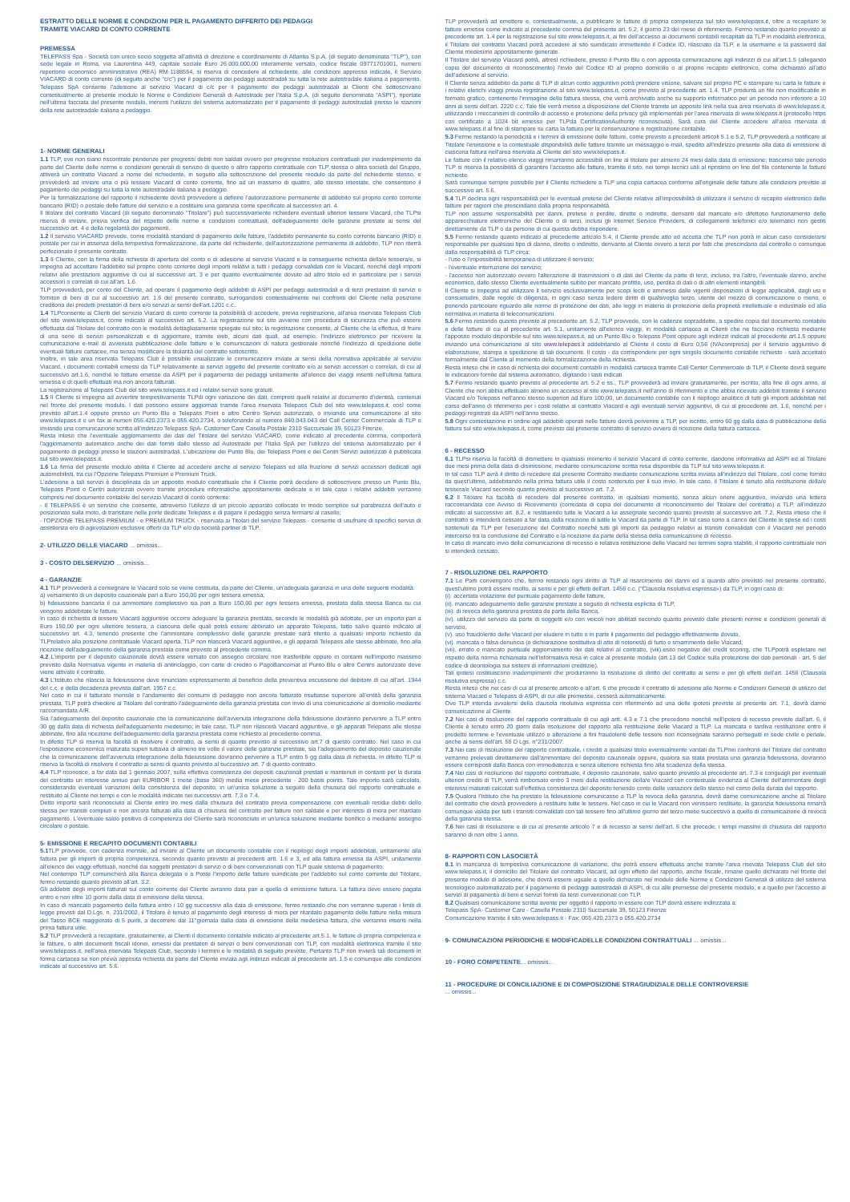ESTRATTO DELLE NORME E CONDIZIONI PER IL PAGAMENTO DIFFERITO DEI PEDAGGI
TRAMITE VIACARD DI CONTO CORRENTE
PREMESSA
TELEPASS Spa - Società con unico socio soggetta all'attività di direzione e coordinamento di Atlantia S.p.A. (di seguito denominata “TLP”), con sede legale in Roma, via Laurentina 449, capitale sociale Euro 26.000.000,00 interamente versato, codice fiscale 09771701001, numero repertorio economico amministrativo (REA) RM-1188554, si riserva di concedere al richiedente, alle condizioni appresso indicate, il Servizio VIACARD di conto corrente (di seguito anche “c/c”) per il pagamento dei pedaggi autostradali su tutta la rete autostradale italiana a pagamento. Telepass SpA consente l'adesione al servizio Viacard di c/c per il pagamento dei pedaggi autostradali ai Clienti che sottoscrivano contestualmente al presente modulo le Norme e Condizioni Generali di Autostrade per l'Italia S.p.A. (di seguito denominata “ASPI”), riportate nell'ultima facciata del presente modulo, inerenti l'utilizzo del sistema automatizzato per il pagamento di pedaggi autostradali presso le stazioni della rete autostradale italiana a pedaggio.
1- NORME GENERALI
1.1 TLP, ove non siano riscontrate pendenze per pregressi debiti non saldati ovvero per pregresse risoluzioni contrattuali per inadempimento da parte del Cliente delle norme e condizioni generali di servizio di questo o altro rapporto contrattuale con TLP stessa o altra società del Gruppo, attiverà un contratto Viacard a nome del richiedente, in seguito alla sottoscrizione del presente modulo da parte del richiedente stesso, e provvederà ad inviare una o più tessere Viacard di conto corrente, fino ad un massimo di quattro, allo stesso intestate, che consentono il pagamento dei pedaggi su tutta la rete autostradale italiana a pedaggio.
Per la formalizzazione del rapporto il richiedente dovrà provvedere a definire l'autorizzazione permanente di addebito sul proprio conto corrente bancario (RID) o postale delle fatture del servizio e a costituire una garanzia come specificato al successivo art. 4.
Il titolare del contratto Viacard (di seguito denominato “Titolare”) può successivamente richiedere eventuali ulteriori tessere Viacard, che TLPsi riserva di inviare, previa verifica del rispetto delle norme e condizioni contrattuali, dell'adeguamento delle garanzie prestate ai sensi del successivo art. 4 e della regolarità dei pagamenti.
1.2 Il servizio VIACARD prevede, come modalità standard di pagamento delle fatture, l'addebito permanente su conto corrente bancario (RID) o postale per cui in assenza della tempestiva formalizzazione, da parte del richiedente, dell'autorizzazione permanente di addebito, TLP non riterrà perfezionato il presente contratto.
1.3 Il Cliente, con la firma della richiesta di apertura del conto e di adesione al servizio Viacard e la conseguente richiesta della/e tessera/e, si impegna ad accettare l'addebito sul proprio conto corrente degli importi relativi a tutti i pedaggi convalidati con le Viacard, nonché degli importi relativi alle prestazioni aggiuntive di cui al successivo art. 3 e per quanto eventualmente dovuto ad altro titolo ed in particolare per i servizi accessori o correlati di cui all'art. 1.6.
TLP provvederà, per conto del Cliente, ad operare il pagamento degli addebiti di ASPI per pedaggi autostradali e di terzi prestatori di servizi o fornitori di beni di cui al successivo art. 1.6 del presente contratto, surrogandosi contestualmente nei confronti del Cliente nella posizione creditoria dei predetti prestatori di beni e/o servizi ai sensi dell'art.1201 c.c..
1.4 TLPconsente ai Clienti del servizio Viacard di conto corrente la possibilità di accedere, previa registrazione, all'area riservata Telepass Club del sito www.telepass.it, come indicato al successivo art. 5.2. La registrazione sul sito avviene con procedura di sicurezza che può essere effettuata dal Titolare del contratto con le modalità dettagliatamente spiegate sul sito; la registrazione consente, al Cliente che la effettua, di fruire di una serie di servizi personalizzati e di aggiornare, tramite web, alcuni dati quali, ad esempio, l'indirizzo elettronico per ricevere la comunicazione e-mail di avvenuta pubblicazione delle fatture e le comunicazioni di natura gestionale nonché l'indirizzo di spedizione delle eventuali fatture cartacee, ma senza modificare la titolarità del contratto sottoscritto.
Inoltre, in tale area riservata Telepass Club è possibile visualizzare le comunicazioni inviate ai sensi della normativa applicabile al servizio Viacard, i documenti contabili emessi da TLP relativamente ai servizi oggetto del presente contratto e/o ai servizi accessori o correlati, di cui al successivo art.1.6, nonché le fatture emesse da ASPI per il pagamento dei pedaggi unitamente all'elenco dei viaggi inseriti nell'ultima fattura emessa e di quelli effettuati ma non ancora fatturati.
La registrazione al Telepass Club del sito www.telepass.it ed i relativi servizi sono gratuiti.
1.5 Il Cliente si impegna ad avvertire tempestivamente TLPdi ogni variazione dei dati, compresi quelli relativi al documento d'identità, contenuti nel fronte del presente modulo. I dati possono essere aggiornati tramite l'area riservata Telepass Club del sito www.telepass.it, così come previsto all'art.1.4 oppure presso un Punto Blu o Telepass Point o altro Centro Servizi autorizzato, o inviando una comunicazione al sito www.telepass.it o un fax ai numeri 055.420.2373 e 055.420.2734, o telefonando al numero 840.043.043 del Call Center Commerciale di TLP o inviando una comunicazione scritta all'indirizzo Telepass SpA- Customer Care Casella Postale 2310 Succursale 39, 50123 Firenze.
Resta inteso che l'eventuale aggiornamento dei dati del Titolare del servizio VIACARD, come indicato al precedente comma, comporterà l'aggiornamento automatico anche dei dati forniti dallo stesso ad Autostrade per l'Italia SpA per l'utilizzo del sistema automatizzato per il pagamento di pedaggi presso le stazioni autostradali. L'ubicazione dei Punto Blu, dei Telepass Point e dei Centri Servizi autorizzati è pubblicata sul sito www.telepass.it.
1.6 La firma del presente modulo abilita il Cliente ad accedere anche al servizio Telepass ed alla fruizione di servizi accessori dedicati agli automobilisti, tra cui l'Opzione Telepass Premium e Premium Truck.
L'adesione a tali servizi è disciplinata da un apposito modulo contrattuale che il Cliente potrà decidere di sottoscrivere presso un Punto Blu, Telepass Point o Centri autorizzati ovvero tramite procedure informatiche appositamente dedicate e in tale caso i relativi addebiti verranno compresi nel documento contabile del servizio Viacard di conto corrente:
- Il TELEPASS è un servizio che consente, attraverso l'utilizzo di un piccolo apparato collocato in modo semplice sul parabrezza dell'auto o posizionato sulla moto, di transitare nelle porte dedicate Telepass e di pagare il pedaggio senza fermarsi al casello;
- l'OPZIONE TELEPASS PREMIUM - e PREMIUM TRUCK - riservata ai Titolari del servizio Telepass - consente di usufruire di specifici servizi di assistenza e/o di agevolazioni esclusive offerti da TLP e/o da società partner di TLP.
2- UTILIZZO DELLE VIACARD ... omissis...
3 - COSTO DELSERVIZIO ... omissis...
4 - GARANZIE
4.1 TLP provvederà a consegnare le Viacard solo se viene costituita, da parte del Cliente, un'adeguata garanzia in una delle seguenti modalità:
a) versamento di un deposito cauzionale pari a Euro 150,00 per ogni tessera emessa;
b) fideiussione bancaria il cui ammontare complessivo sia pari a Euro 150,00 per ogni tessera emessa, prestata dalla stessa Banca su cui vengono addebitate le fatture.
In caso di richiesta di tessere Viacard aggiuntive occorre adeguare la garanzia prestata, secondo le modalità già adottate, per un importo pari a Euro 150,00 per ogni ulteriore tessera, a ciascuna delle quali potrà essere abbinato un apparato Telepass, fatto salvo quanto indicato al successivo art. 4.3, tenendo presente che l'ammontare complessivo delle garanzie prestate sarà riferito a qualsiasi importo richiesto da TLPrelativo alla posizione contrattuale Viacard aperta. TLP non rilascerà Viacard aggiuntive, e gli apparati Telepass alle stesse abbinate, fino alla ricezione dell'adeguamento della garanzia prestata come previsto al precedente comma.
4.2 L'importo per il deposito cauzionale dovrà essere versato con assegno circolare non trasferibile oppure in contanti nell'importo massimo previsto dalla Normativa vigente in materia di antiriclaggio, con carte di credito o PagoBancomat al Punto Blu o altro Centro autorizzato dove viene attivato il contratto.
4.3 L'Istituto che rilascia la fideiussione deve rinunciare espressamente al beneficio della preventiva escussione del debitore di cui all'art. 1944 del c.c. e della decadenza prevista dall'art. 1957 c.c.
Nel caso in cui il fatturato mensile o l'andamento dei consumi di pedaggio non ancora fatturato risultasse superiore all'entità della garanzia prestata, TLP potrà chiedere al Titolare del contratto l'adeguamento della garanzia prestata con invio di una comunicazione al domicilio mediante raccomandata A/R.
Sia l'adeguamento del deposito cauzionale che la comunicazione dell'avvenuta integrazione della fideiussione dovranno pervenire a TLP entro 30 gg dalla data di richiesta dell'adeguamento medesimo; in tale caso, TLP non rilascerà Viacard aggiuntive, e gli apparati Telepass alle stesse abbinate, fino alla ricezione dell'adeguamento della garanzia prestata come richiesto al precedente comma.
In difetto TLP si riserva la facoltà di risolvere il contratto, ai sensi di quanto previsto al successivo art.7 di questo contratto. Nel caso in cui l'esposizione economica maturata superi tuttavia di almeno tre volte il valore delle garanzie prestate, sia l'adeguamento del deposito cauzionale che la comunicazione dell'avvenuta integrazione della fideiussione dovranno pervenire a TLP entro 5 gg dalla data di richiesta. In difetto TLP si riserva la facoltà di risolvere il contratto ai sensi di quanto previsto al successivo art. 7 di questo contratto.
4.4 TLP riconosce, a far data dal 1 gennaio 2007, sulla effettiva consistenza dei depositi cauzionali prestati e mantenuti in contanti per la durata del contratto un interesse annuo pari EURIBOR 1 mese (base 360) media mese precedente - 200 basis points. Tale importo sarà calcolato, considerando eventuali variazioni della consistenza del deposito, in un'unica soluzione a seguito della chiusura del rapporto contrattuale e restituito al Cliente nei tempi e con le modalità indicate nei successivi artt. 7.3 e 7.4.
Detto importo sarà riconosciuto al Cliente entro tre mesi dalla chiusura del contratto previa compensazione con eventuali residui debiti dello stesso per transiti compiuti e non ancora fatturati alla data di chiusura del contratto per fatture non saldate e per interessi di mora per ritardato pagamento. L'eventuale saldo positivo di competenza del Cliente sarà riconosciuto in un'unica soluzione mediante bonifico o mediante assegno circolare o postale.
5- EMISSIONE E RECAPITO DOCUMENTI CONTABILI
5.1 TLP provvede, con cadenza mensile, ad inviare al Cliente un documento contabile con il riepilogo degli importi addebitati, unitamente alla fattura per gli importi di propria competenza, secondo quanto previsto ai precedenti artt. 1.6 e 3, ed alla fattura emessa da ASPI, unitamente all'elenco dei viaggi effettuati, nonché dai soggetti prestatori di servizi o di beni convenzionati con TLP quale sistema di pagamento.
Nel contempo TLP comunicherà alla Banca delegata o a Poste l'importo delle fatture suindicate per l'addebito sul conto corrente del Titolare, fermo restando quanto previsto all'art. 3.2.
Gli addebiti degli importi fatturati sul conto corrente del Cliente avranno data pari a quella di emissione fattura. La fattura deve essere pagata entro e non oltre 10 giorni dalla data di emissione della stessa.
In caso di mancato pagamento della fattura entro i 10 gg successivi alla data di emissione, fermo restando che non verranno superati i limiti di legge previsti dal D.Lgs. n. 231/2002, il Titolare è tenuto al pagamento degli interessi di mora per ritardato pagamento delle fatture nella misura del Tasso BCE maggiorato di 5 punti, a decorrere dal 11°giornata dalla data di emissione della medesima fattura, che verranno inseriti nella prima fattura utile.
5.2 TLP provvederà a recapitare, gratuitamente, ai Clienti il documento contabile indicato al precedente art.5.1, le fatture di propria competenza e le fatture, o altri documenti fiscali idonei, emessi dai prestatori di servizi o beni convenzionati con TLP, con modalità elettronica tramite il sito www.telepass.it, nell'area riservata Telepass Club, secondo i termini e le modalità di seguito previste. Pertanto TLP non invierà tali documenti in forma cartacea se non previa apposita richiesta da parte del Cliente inviata agli indirizzi indicati al precedente art. 1.5 e comunque alle condizioni indicate al successivo art. 5.6.
TLP provvederà ad emettere e, contestualmente, a pubblicare le fatture di propria competenza sul sito www.telepass.it, oltre a recapitare le fatture emesse come indicato al precedente comma del presente art. 5.2, il giorno 23 del mese di riferimento. Fermo restando quanto previsto al precedente art. 1.4 per la registrazione sul sito www.telepass.it, ai fini dell'accesso ai documenti contabili recapitati da TLP in modalità elettronica, il Titolare del contratto Viacard potrà accedere al sito suindicato immettendo il Codice ID, rilasciato da TLP, e la username e la password dal Cliente medesimo appositamente generate.
Il Titolare del servizio Viacard potrà, altresì richiedere, presso il Punto Blu o con apposita comunicazione agli indirizzi di cui all'art.1.5 (allegando copia del documento di riconoscimento) l'invio del Codice ID al proprio domicilio o al proprio recapito elettronico, come dichiarato all'atto dell'adesione al servizio.
Il Cliente senza addebito da parte di TLP di alcun costo aggiuntivo potrà prendere visione, salvare sul proprio PC e stampare su carta le fatture e i relativi elenchi viaggi previa registrazione al sito www.telepass.it, come previsto al precedente art. 1.4. TLP produrrà un file non modificabile in formato grafico, contenente l'immagine della fattura stessa, che verrà archiviato anche su supporto informatico per un periodo non inferiore a 10 anni ai sensi dell'art. 2220 c.c. Tale file verrà messo a disposizione del Cliente tramite un apposito link nella sua area riservata di www.telepass.it, utilizzando i meccanismi di controllo di accesso e protezione della privacy già implementati per l'area riservata di www.telepass.it (protocollo https con certificato a 1024 bit emesso per TLPda CertificationAuthority riconosciuta). Sarà cura del Cliente accedere all'area riservata di www.telepass.it al fine di stampare su carta la fattura per la conservazione e registrazione contabile.
5.3 Ferme restando la periodicità e i termini di emissione delle fatture, come previsto a precedenti articoli 5.1 e 5.2, TLP provvederà a notificare al Titolare l'emissione e la contestuale disponibilità delle fatture tramite un messaggio e-mail, spedito all'indirizzo presente alla data di emissione di ciascuna fattura nell'area riservata al Cliente del sito www.telepass.it.
Le fatture con il relativo elenco viaggi rimarranno accessibili on line al titolare per almeno 24 mesi dalla data di emissione; trascorso tale periodo TLP si riserva la possibilità di garantire l'accesso alle fatture, tramite il sito, nei tempi tecnici utili al ripristino on line del file contenente le fatture richieste.
Sarà comunque sempre possibile per il Cliente richiedere a TLP una copia cartacea conforme all'originale delle fatture alle condizioni previste al successivo art. 5.6.
5.4 TLP declina ogni responsabilità per le eventuali pretese del Cliente relative all'impossibilità di utilizzare il servizio di recapito elettronico delle fatture per ragioni che prescindano dalla propria responsabilità.
TLP non assume responsabilità per danni, pretese o perdite, dirette o indirette, derivanti dal mancato e/o difettoso funzionamento delle apparecchiature elettroniche del Cliente o di terzi, inclusi gli Internet Service Providers, di collegamenti telefonici e/o telematici non gestiti direttamente da TLP o da persone di cui questa debba rispondere.
5.5 Fermo restando quanto indicato al precedente articolo 5.4, il Cliente prende atto ed accetta che TLP non potrà in alcun caso considerarsi responsabile per qualsiasi tipo di danno, diretto o indiretto, derivante al Cliente ovvero a terzi per fatti che prescindano dal controllo o comunque dalla responsabilità di TLP circa:
- l'uso o l'impossibilità temporanea di utilizzare il servizio;
- l'eventuale interruzione del servizio;
- l'accesso non autorizzato ovvero l'alterazione di trasmissioni o di dati del Cliente da parte di terzi, incluso, tra l'altro, l'eventuale danno, anche economico, dallo stesso Cliente eventualmente subito per mancato profitto, uso, perdita di dati o di altri elementi intangibili.
Il Cliente si impegna ad utilizzare il servizio esclusivamente per scopi leciti e ammessi dalle vigenti disposizioni di legge applicabili, dagli usi e consuetudini, dalle regole di diligenza, in ogni caso senza ledere diritti di qualsivoglia terzo, utente del mezzo di comunicazione o meno, e ponendo particolare riguardo alle norme di protezione dei dati, alle leggi in materia di protezione della proprietà intellettuale e industriale ed alla normativa in materia di telecomunicazioni.
5.6 Fermo restando quanto previsto al precedente art. 5.2, TLP provvede, con le cadenze sopraddette, a spedire copia del documento contabile e delle fatture di cui al precedente art. 5.1, unitamente all'elenco viaggi, in modalità cartacea ai Clienti che ne facciano richiesta mediante l'apposito modulo disponibile sul sito www.telepass.it, ad un Punto Blu o Telepass Point oppure agli indirizzi indicati al precedente art.1.5 oppure inviando una comunicazione al sito www.telepass.it addebitando al Cliente il costo di Euro 0,56 (IVAcompresa) per il servizio aggiuntivo di elaborazione, stampa e spedizione di tali documenti. Il costo - da corrispondere per ogni singolo documento contabile richiesto - sarà accettato formalmente dal Cliente al momento della formalizzazione della richiesta.
Resta inteso che in caso di richiesta dei documenti contabili in modalità cartacea tramite Call Center Commerciale di TLP, il Cliente dovrà seguire le indicazioni fornite dal sistema automatico, digitando i tasti indicati.
5.7 Fermo restando quanto previsto al precedente art. 5.2 e ss., TLP provvederà ad inviare gratuitamente, per iscritto, alla fine di ogni anno, al Cliente che non abbia effettuato almeno un accesso al sito www.telepass.it nell'anno di riferimento e che abbia ricevuto addebiti tramite il servizio Viacard e/o Telepass nell'anno stesso superiori ad Euro 100,00, un documento contabile con il riepilogo analitico di tutti gli importi addebitati nel corso dell'anno di riferimento per i costi relativi al contratto Viacard e agli eventuali servizi aggiuntivi, di cui al precedente art. 1.6, nonché per i pedaggi registrati da ASPI nell'anno stesso.
5.8 Ogni contestazione in ordine agli addebiti operati nelle fatture dovrà pervenire a TLP, per iscritto, entro 60 gg dalla data di pubblicazione della fattura sul sito www.telepass.it, come previsto dal presente contratto di servizio ovvero di ricezione della fattura cartacea.
6 - RECESSO
6.1 TLPsi riserva la facoltà di dismettere in qualsiasi momento il servizio Viacard di conto corrente, dandone informativa ad ASPI ed al Titolare due mesi prima della data di dismissione, mediante comunicazione scritta resa disponibile da TLP sul sito www.telepass.it.
In tal caso TLP avrà il diritto di recedere dal presente Contratto mediante comunicazione scritta inviata all'indirizzo del Titolare, così come fornito da quest'ultimo, addebitando nella prima fattura utile il costo sostenuto per il suo invio. In tale caso, il Titolare è tenuto alla restituzione della/e tessera/e Viacard secondo quanto previsto al successivo art. 7.2.
6.2 Il Titolare ha facoltà di recedere dal presente contratto, in qualsiasi momento, senza alcun onere aggiuntivo, inviando una lettera raccomandata con Avviso di Ricevimento (corredata di copia del documento di riconoscimento del Titolare del contratto) a TLP, all'indirizzo indicato al successivo art. 8.2, e restituendo tutte le Viacard a lui assegnate secondo quanto previsto al successivo art. 7.2. Resta inteso che il contratto si intenderà cessato a far data dalla ricezione di tuttle le Viacard da parte di TLP. In tal caso sono a carico del Cliente le spese ed i costi sostenuti da TLP per l'esecuzione del Contratto nonché tutti gli importi da pedaggio relativi ai transiti convalidati con il Viacard nel periodo intercorso tra la conclusione del Contratto e la ricezione da parte della stessa della comunicazione di recesso.
In caso di mancato invio della comunicazione di recesso e relativa restituzione delle Viacard nei termini sopra stabiliti, il rapporto contrattuale non si intenderà cessato.
7 - RISOLUZIONE DEL RAPPORTO
7.1 Le Parti convengono che, fermo restando ogni diritto di TLP al risarcimento dei danni ed a quanto altro previsto nel presente contratto, quest'ultimo potrà essere risolto, ai sensi e per gli effetti dell'art. 1456 c.c. (“Clausola risolutiva espressa») da TLP, in ogni caso di:
(i). accertata violazione del puntuale pagamento delle fatture,
(ii). mancato adeguamento delle garanzie prestate a seguito di richiesta esplicita di TLP,
(iii). di revoca della garanzia prestata da parte della Banca,
(iv). utilizzo del servizio da parte di soggetti e/o con veicoli non abilitati secondo quanto previsto dalle presenti norme e condizioni generali di servizio,
(v). uso fraudolento delle Viacard per eludere in tutto o in parte il pagamento del pedaggio effettivamente dovuto,
(vi). mancata o falsa denuncia (o dichiarazione sostitutiva di atto di notorietà) di furto o smarrimento delle Viacard,
(vii). errato o mancato puntuale aggiornamento dei dati relativi al contratto, (viii).esito negativo del credit scoring, che TLPpotrà espletare nel rispetto della norma richiamata nell'informativa resa in calce al presente modulo (art.13 del Codice sulla protezione dei dati personali - art. 5 del codice di deontologia sui sistemi di informazioni creditizie).
Tali ipotesi costituiscono inadempimenti che produrranno la risoluzione di diritto del contratto ai sensi e per gli effetti dell'art. 1456 (Clausola risolutiva espressa) c.c.
Resta inteso che nei casi di cui al presente articolo e all'art. 6 che precede il contratto di adesione alle Norme e Condizioni Generali di utilizzo del sistema Viacard e Telepass di ASPI, di cui alle premesse, cesserà automaticamente.
Ove TLP intenda avvalersi della clausola risolutiva espressa con riferimento ad una delle ipotesi previste al presente art. 7.1, dovrà darne comunicazione al Cliente
7.2 Nei casi di risoluzione del rapporto contrattuale di cui agli artt. 4.3 e 7.1 che precedono nonché nell'ipotesi di recesso previste dall'art. 6, il Cliente è tenuto entro 20 giorni dalla risoluzione del rapporto alla restituzione delle Viacard a TLP. La mancata o tardiva restituzione entro il predetto termine e l'eventuale utilizzo o alterazione a fini fraudolenti delle tessere non riconsegnate saranno perseguiti in sede civile e penale, anche ai sensi dell'art. 55 D Lgs. n°231/2007.
7.3 Nei casi di risoluzione del rapporto contrattuale, i crediti a qualsiasi titolo eventualmente vantati da TLPnei confronti del Titolare del contratto verranno prelevati direttamente dall'ammontare del deposito cauzionale oppure, qualora sia stata prestata una garanzia fideiussoria, dovranno essere corrisposti dalla Banca con immediatezza e senza ulteriore richiesta fino alla scadenza della stessa.
7.4 Nei casi di risoluzione del rapporto contrattuale, il deposito cauzionale, salvo quanto previsto al precedente art. 7.3 e conguagli per eventuali ulteriori crediti di TLP, verrà rimborsato entro 3 mesi dalla restituzione della/e Viacard con contestuale evidenza al Cliente dell'ammontare degli interessi maturati calcolati sull'effettiva consistenza del deposito tenendo conto delle variazioni dello stesso nel corso della durata del rapporto.
7.5 Qualora l'Istituto che ha prestato la fideiussione comunicasse a TLP la revoca della garanzia, dovrà darne comunicazione anche al Titolare del contratto che dovrà provvedere a restituire tutte le tessere. Nel caso in cui le Viacard non venissero restituite, la garanzia fideiussoria rimarrà comunque valida per tutti i transiti convalidati con tali tessere fino all'ultimo giorno del terzo mese successivo a quello di comunicazione di revoca della garanzia stessa.
7.6 Nei casi di risoluzione e di cui al presente articolo 7 e di recesso ai sensi dell'art. 6 che precede, i tempi massimi di chiusura del rapporto saranno di non oltre 1 anno.
8- RAPPORTI CON LASOCIETÀ
8.1 In mancanza di tempestiva comunicazione di variazione, che potrà essere effettuata anche tramite l'area risevata Telepass Club del sito www.telepass.it, il domicilio del Titolare del contratto Viacard, ad ogni effetto del rapporto, anche fiscale, rimane quello dichiarato nel fronte del presente modulo di adesione, che dovrà essere uguale a quello dichiarato nel modulo delle Norme e Condizioni Generali di utilizzo del sistema tecnologico automatizzato per il pagamento di pedaggi autostradali di ASPI, di cui alle premesse del presente modulo, e a quello per l'accesso ai servizi di pagamento di beni e servizi forniti da terzi convenzionati con TLP.
8.2 Qualsiasi comunicazione scritta avente per oggetto il rapporto in essere con TLP dovrà essere indirizzata a:
Telepass SpA- Customer Care - Casella Postale 2310 Succursale 39, 50123 Firenze
Comunicazione tramite il sito www.telepass.it - Fax: 055.420.2373 o 055.420.2734
9- COMUNICAZIONI PERIODICHE E MODIFICADELLE CONDIZIONI CONTRATTUALI ... omissis...
10 - FORO COMPETENTE... omissis...
11 - PROCEDURE DI CONCILIAZIONE E DI COMPOSIZIONE STRAGIUDIZIALE DELLE CONTROVERSIE
... omissis...